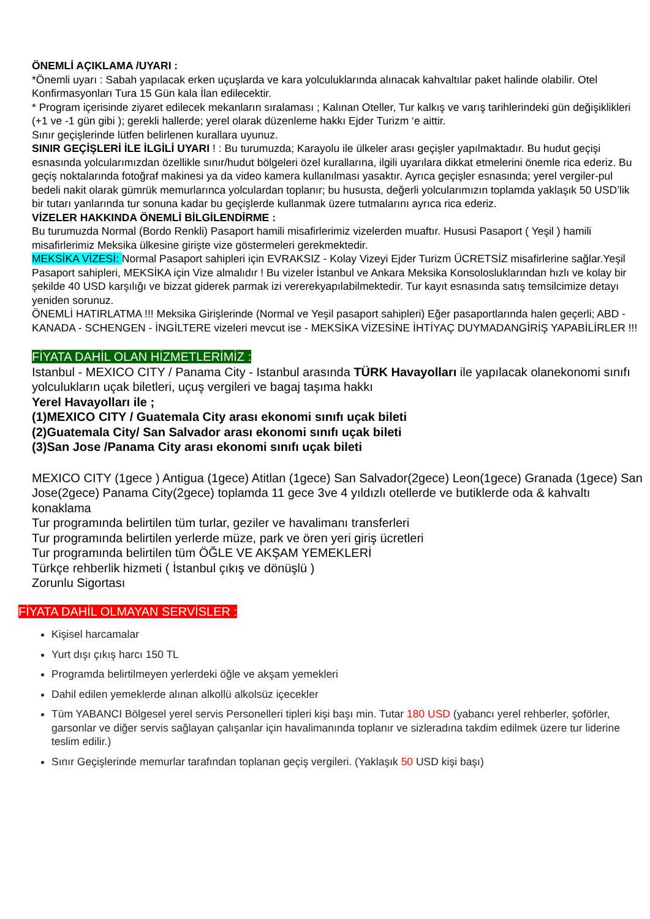ÖNEMLİ AÇIKLAMA /UYARI :
*Önemli uyarı : Sabah yapılacak erken uçuşlarda ve kara yolculuklarında alınacak kahvaltılar paket halinde olabilir. Otel Konfirmasyonları Tura 15 Gün kala İlan edilecektir.
* Program içerisinde ziyaret edilecek mekanların sıralaması ; Kalınan Oteller, Tur kalkış ve varış tarihlerindeki gün değişiklikleri (+1 ve -1 gün gibi ); gerekli hallerde; yerel olarak düzenleme hakkı Ejder Turizm ‘e aittir.
Sınır geçişlerinde lütfen belirlenen kurallara uyunuz.
SINIR GEÇİŞLERİ İLE İLGİLİ UYARI ! : Bu turumuzda; Karayolu ile ülkeler arası geçişler yapılmaktadır. Bu hudut geçişi esnasında yolcularımızdan özellikle sınır/hudut bölgeleri özel kurallarına, ilgili uyarılara dikkat etmelerini önemle rica ederiz. Bu geçiş noktalarında fotoğraf makinesi ya da video kamera kullanılması yasaktır. Ayrıca geçişler esnasında; yerel vergiler-pul bedeli nakit olarak gümrük memurlarınca yolculardan toplanır; bu hususta, değerli yolcularımızın toplamda yaklaşık 50 USD’lik bir tutarı yanlarında tur sonuna kadar bu geçişlerde kullanmak üzere tutmalarını ayrıca rica ederiz.
VİZELER HAKKINDA ÖNEMLİ BİLGİLENDİRME :
Bu turumuzda Normal (Bordo Renkli) Pasaport hamili misafirlerimiz vizelerden muaftır. Hususi Pasaport ( Yeşil ) hamili misafirlerimiz Meksika ülkesine girişte vize göstermeleri gerekmektedir.
MEKSİKA VİZESİ: Normal Pasaport sahipleri için EVRAKSIZ - Kolay Vizeyi Ejder Turizm ÜCRETSİZ misafirlerine sağlar.Yeşil Pasaport sahipleri, MEKSİKA için Vize almalıdır ! Bu vizeler İstanbul ve Ankara Meksika Konsolosluklarından hızlı ve kolay bir şekilde 40 USD karşılığı ve bizzat giderek parmak izi vererekyapılabilmektedir. Tur kayıt esnasında satış temsilcimize detayı yeniden sorunuz.
ÖNEMLİ HATIRLATMA !!! Meksika Girişlerinde (Normal ve Yeşil pasaport sahipleri) Eğer pasaportlarında halen geçerli; ABD - KANADA - SCHENGEN - İNGİLTERE vizeleri mevcut ise - MEKSİKA VİZESİNE İHTİYAÇ DUYMADANGİRİŞ YAPABİLİRLER !!!
FİYATA DAHİL OLAN HİZMETLERİMİZ :
Istanbul - MEXICO CITY / Panama City - Istanbul arasında TÜRK Havayolları ile yapılacak olanekonomi sınıfı yolculukların uçak biletleri, uçuş vergileri ve bagaj taşıma hakkı
Yerel Havayolları ile ;
(1)MEXICO CITY / Guatemala City arası ekonomi sınıfı uçak bileti
(2)Guatemala City/ San Salvador arası ekonomi sınıfı uçak bileti
(3)San Jose /Panama City arası ekonomi sınıfı uçak bileti
MEXICO CITY (1gece ) Antigua (1gece) Atitlan (1gece) San Salvador(2gece) Leon(1gece) Granada (1gece) San Jose(2gece) Panama City(2gece) toplamda 11 gece 3ve 4 yıldızlı otellerde ve butiklerde oda & kahvaltı konaklama
Tur programında belirtilen tüm turlar, geziler ve havalimanı transferleri
Tur programında belirtilen yerlerde müze, park ve ören yeri giriş ücretleri
Tur programında belirtilen tüm ÖĞLE VE AKŞAM YEMEKLERİ
Türkçe rehberlik hizmeti ( İstanbul çıkış ve dönüşlü )
Zorunlu Sigortası
FİYATA DAHİL OLMAYAN SERVİSLER :
Kişisel harcamalar
Yurt dışı çıkış harcı 150 TL
Programda belirtilmeyen yerlerdeki öğle ve akşam yemekleri
Dahil edilen yemeklerde alınan alkollü alkolsüz içecekler
Tüm YABANCI Bölgesel yerel servis Personelleri tipleri kişi başı min. Tutar 180 USD (yabancı yerel rehberler, şoförler, garsonlar ve diğer servis sağlayan çalışanlar için havalimanında toplanır ve sizleradına takdim edilmek üzere tur liderine teslim edilir.)
Sınır Geçişlerinde memurlar tarafından toplanan geçiş vergileri. (Yaklaşık 50 USD kişi başı)